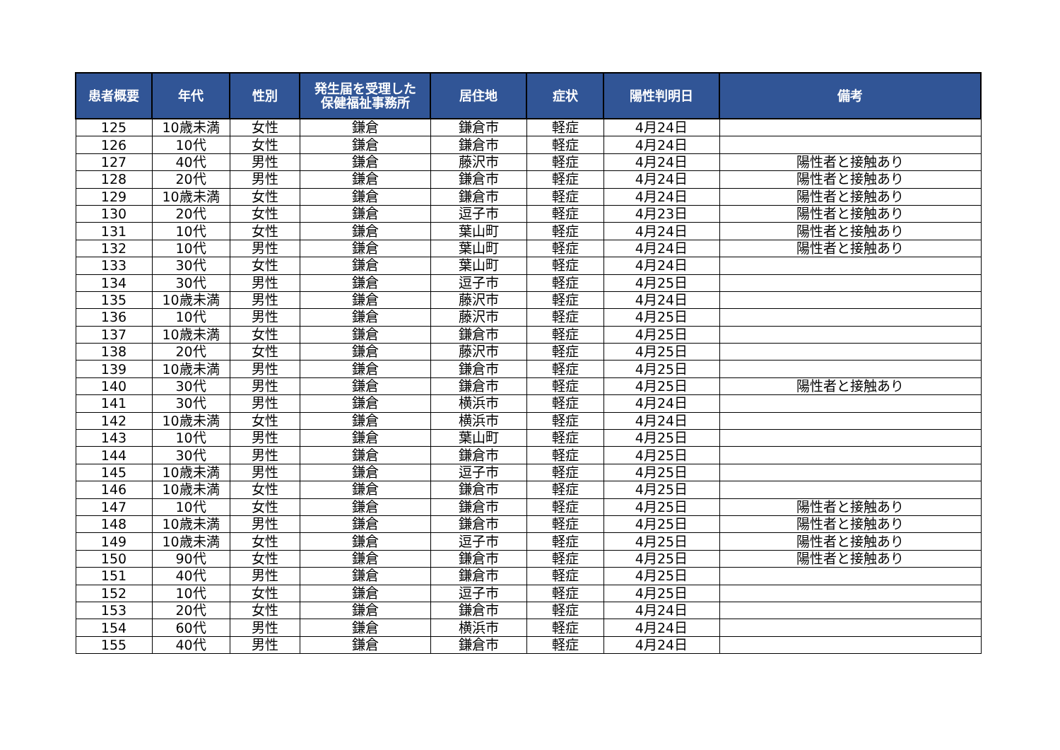| 患者概要 | 年代 | 性別 | 発生届を受理した 保健福祉事務所 | 居住地 | 症状 | 陽性判明日 | 備考 |
| --- | --- | --- | --- | --- | --- | --- | --- |
| 125 | 10歳未満 | 女性 | 鎌倉 | 鎌倉市 | 軽症 | 4月24日 | |
| 126 | 10代 | 女性 | 鎌倉 | 鎌倉市 | 軽症 | 4月24日 | |
| 127 | 40代 | 男性 | 鎌倉 | 藤沢市 | 軽症 | 4月24日 | 陽性者と接触あり |
| 128 | 20代 | 男性 | 鎌倉 | 鎌倉市 | 軽症 | 4月24日 | 陽性者と接触あり |
| 129 | 10歳未満 | 女性 | 鎌倉 | 鎌倉市 | 軽症 | 4月24日 | 陽性者と接触あり |
| 130 | 20代 | 女性 | 鎌倉 | 逗子市 | 軽症 | 4月23日 | 陽性者と接触あり |
| 131 | 10代 | 女性 | 鎌倉 | 葉山町 | 軽症 | 4月24日 | 陽性者と接触あり |
| 132 | 10代 | 男性 | 鎌倉 | 葉山町 | 軽症 | 4月24日 | 陽性者と接触あり |
| 133 | 30代 | 女性 | 鎌倉 | 葉山町 | 軽症 | 4月24日 | |
| 134 | 30代 | 男性 | 鎌倉 | 逗子市 | 軽症 | 4月25日 | |
| 135 | 10歳未満 | 男性 | 鎌倉 | 藤沢市 | 軽症 | 4月24日 | |
| 136 | 10代 | 男性 | 鎌倉 | 藤沢市 | 軽症 | 4月25日 | |
| 137 | 10歳未満 | 女性 | 鎌倉 | 鎌倉市 | 軽症 | 4月25日 | |
| 138 | 20代 | 女性 | 鎌倉 | 藤沢市 | 軽症 | 4月25日 | |
| 139 | 10歳未満 | 男性 | 鎌倉 | 鎌倉市 | 軽症 | 4月25日 | |
| 140 | 30代 | 男性 | 鎌倉 | 鎌倉市 | 軽症 | 4月25日 | 陽性者と接触あり |
| 141 | 30代 | 男性 | 鎌倉 | 横浜市 | 軽症 | 4月24日 | |
| 142 | 10歳未満 | 女性 | 鎌倉 | 横浜市 | 軽症 | 4月24日 | |
| 143 | 10代 | 男性 | 鎌倉 | 葉山町 | 軽症 | 4月25日 | |
| 144 | 30代 | 男性 | 鎌倉 | 鎌倉市 | 軽症 | 4月25日 | |
| 145 | 10歳未満 | 男性 | 鎌倉 | 逗子市 | 軽症 | 4月25日 | |
| 146 | 10歳未満 | 女性 | 鎌倉 | 鎌倉市 | 軽症 | 4月25日 | |
| 147 | 10代 | 女性 | 鎌倉 | 鎌倉市 | 軽症 | 4月25日 | 陽性者と接触あり |
| 148 | 10歳未満 | 男性 | 鎌倉 | 鎌倉市 | 軽症 | 4月25日 | 陽性者と接触あり |
| 149 | 10歳未満 | 女性 | 鎌倉 | 逗子市 | 軽症 | 4月25日 | 陽性者と接触あり |
| 150 | 90代 | 女性 | 鎌倉 | 鎌倉市 | 軽症 | 4月25日 | 陽性者と接触あり |
| 151 | 40代 | 男性 | 鎌倉 | 鎌倉市 | 軽症 | 4月25日 | |
| 152 | 10代 | 女性 | 鎌倉 | 逗子市 | 軽症 | 4月25日 | |
| 153 | 20代 | 女性 | 鎌倉 | 鎌倉市 | 軽症 | 4月24日 | |
| 154 | 60代 | 男性 | 鎌倉 | 横浜市 | 軽症 | 4月24日 | |
| 155 | 40代 | 男性 | 鎌倉 | 鎌倉市 | 軽症 | 4月24日 | |